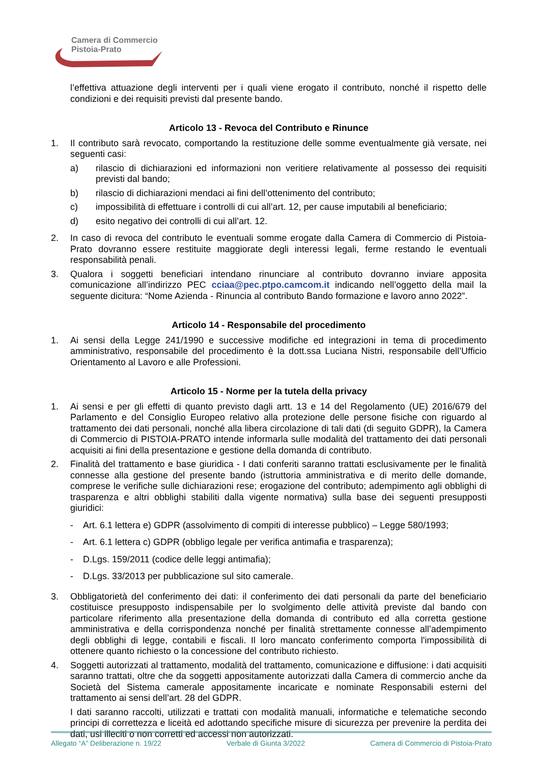Camera di Commercio
Pistoia-Prato
l’effettiva attuazione degli interventi per i quali viene erogato il contributo, nonché il rispetto delle condizioni e dei requisiti previsti dal presente bando.
Articolo 13 - Revoca del Contributo e Rinunce
1. Il contributo sarà revocato, comportando la restituzione delle somme eventualmente già versate, nei seguenti casi:
a) rilascio di dichiarazioni ed informazioni non veritiere relativamente al possesso dei requisiti previsti dal bando;
b) rilascio di dichiarazioni mendaci ai fini dell’ottenimento del contributo;
c) impossibilità di effettuare i controlli di cui all’art. 12, per cause imputabili al beneficiario;
d) esito negativo dei controlli di cui all’art. 12.
2. In caso di revoca del contributo le eventuali somme erogate dalla Camera di Commercio di Pistoia-Prato dovranno essere restituite maggiorate degli interessi legali, ferme restando le eventuali responsabilità penali.
3. Qualora i soggetti beneficiari intendano rinunciare al contributo dovranno inviare apposita comunicazione all’indirizzo PEC cciaa@pec.ptpo.camcom.it indicando nell’oggetto della mail la seguente dicitura: “Nome Azienda - Rinuncia al contributo Bando formazione e lavoro anno 2022”.
Articolo 14 - Responsabile del procedimento
1. Ai sensi della Legge 241/1990 e successive modifiche ed integrazioni in tema di procedimento amministrativo, responsabile del procedimento è la dott.ssa Luciana Nistri, responsabile dell’Ufficio Orientamento al Lavoro e alle Professioni.
Articolo 15 - Norme per la tutela della privacy
1. Ai sensi e per gli effetti di quanto previsto dagli artt. 13 e 14 del Regolamento (UE) 2016/679 del Parlamento e del Consiglio Europeo relativo alla protezione delle persone fisiche con riguardo al trattamento dei dati personali, nonché alla libera circolazione di tali dati (di seguito GDPR), la Camera di Commercio di PISTOIA-PRATO intende informarla sulle modalità del trattamento dei dati personali acquisiti ai fini della presentazione e gestione della domanda di contributo.
2. Finalità del trattamento e base giuridica - I dati conferiti saranno trattati esclusivamente per le finalità connesse alla gestione del presente bando (istruttoria amministrativa e di merito delle domande, comprese le verifiche sulle dichiarazioni rese; erogazione del contributo; adempimento agli obblighi di trasparenza e altri obblighi stabiliti dalla vigente normativa) sulla base dei seguenti presupposti giuridici:
- Art. 6.1 lettera e) GDPR (assolvimento di compiti di interesse pubblico) – Legge 580/1993;
- Art. 6.1 lettera c) GDPR (obbligo legale per verifica antimafia e trasparenza);
- D.Lgs. 159/2011 (codice delle leggi antimafia);
- D.Lgs. 33/2013 per pubblicazione sul sito camerale.
3. Obbligatorietà del conferimento dei dati: il conferimento dei dati personali da parte del beneficiario costituisce presupposto indispensabile per lo svolgimento delle attività previste dal bando con particolare riferimento alla presentazione della domanda di contributo ed alla corretta gestione amministrativa e della corrispondenza nonché per finalità strettamente connesse all’adempimento degli obblighi di legge, contabili e fiscali. Il loro mancato conferimento comporta l'impossibilità di ottenere quanto richiesto o la concessione del contributo richiesto.
4. Soggetti autorizzati al trattamento, modalità del trattamento, comunicazione e diffusione: i dati acquisiti saranno trattati, oltre che da soggetti appositamente autorizzati dalla Camera di commercio anche da Società del Sistema camerale appositamente incaricate e nominate Responsabili esterni del trattamento ai sensi dell’art. 28 del GDPR.
I dati saranno raccolti, utilizzati e trattati con modalità manuali, informatiche e telematiche secondo principi di correttezza e liceità ed adottando specifiche misure di sicurezza per prevenire la perdita dei dati, usi illeciti o non corretti ed accessi non autorizzati.
Allegato “A” Deliberazione n. 19/22 Verbale di Giunta 3/2022 Camera di Commercio di Pistoia-Prato